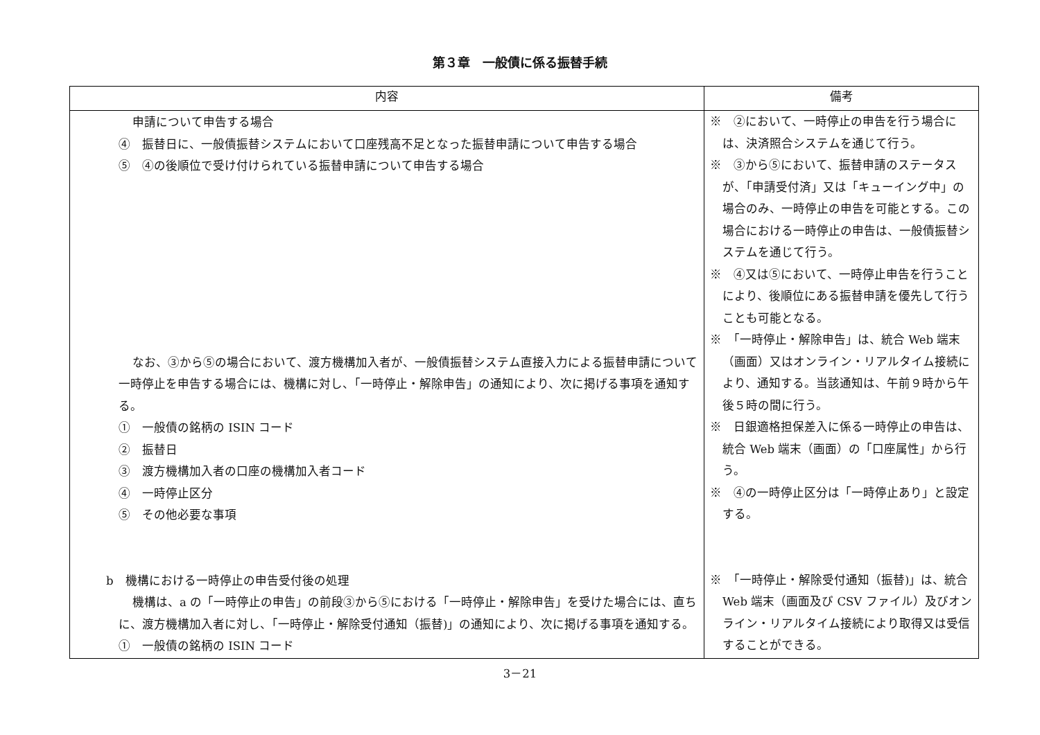第３章　一般債に係る振替手続
| 内容 | 備考 |
| --- | --- |
| 申請について申告する場合 ④ 振替日に、一般債振替システムにおいて口座残高不足となった振替申請について申告する場合 ⑤ ④の後順位で受け付けられている振替申請について申告する場合 なお、③から⑤の場合において、渡方機構加入者が、一般債振替システム直接入力による振替申請について一時停止を申告する場合には、機構に対し、「一時停止・解除申告」の通知により、次に掲げる事項を通知する。 ① 一般債の銘柄の ISIN コード ② 振替日 ③ 渡方機構加入者の口座の機構加入者コード ④ 一時停止区分 ⑤ その他必要な事項 b 機構における一時停止の申告受付後の処理 機構は、a の「一時停止の申告」の前段③から⑤における「一時停止・解除申告」を受けた場合には、直ちに、渡方機構加入者に対し、「一時停止・解除受付通知（振替)」の通知により、次に掲げる事項を通知する。 ① 一般債の銘柄の ISIN コード | ※ ②において、一時停止の申告を行う場合には、決済照合システムを通じて行う。 ※ ③から⑤において、振替申請のステータスが、「申請受付済」又は「キューイング中」の場合のみ、一時停止の申告を可能とする。この場合における一時停止の申告は、一般債振替システムを通じて行う。 ※ ④又は⑤において、一時停止申告を行うことにより、後順位にある振替申請を優先して行うことも可能となる。 ※ 「一時停止・解除申告」は、統合 Web 端末（画面）又はオンライン・リアルタイム接続により、通知する。当該通知は、午前９時から午後５時の間に行う。 ※ 日銀適格担保差入に係る一時停止の申告は、統合 Web 端末（画面）の「口座属性」から行う。 ※ ④の一時停止区分は「一時停止あり」と設定する。 ※ 「一時停止・解除受付通知（振替)」は、統合 Web 端末（画面及び CSV ファイル）及びオンライン・リアルタイム接続により取得又は受信することができる。 |
3－21